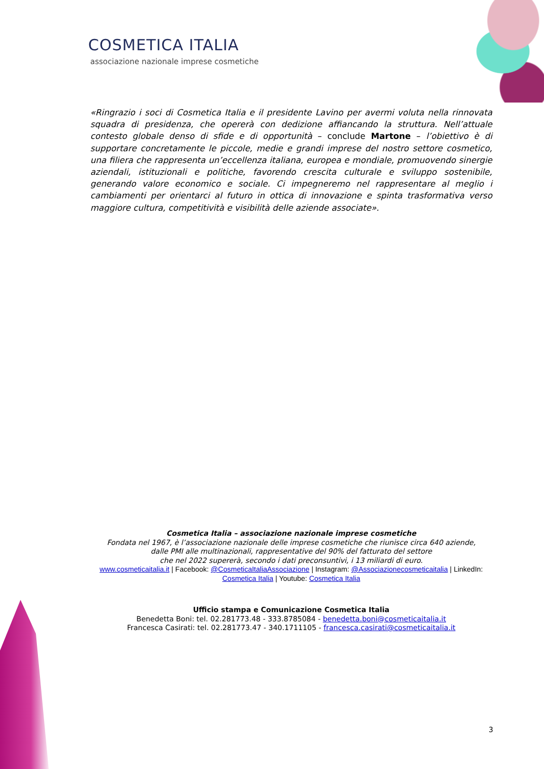COSMETICA ITALIA
associazione nazionale imprese cosmetiche
«Ringrazio i soci di Cosmetica Italia e il presidente Lavino per avermi voluta nella rinnovata squadra di presidenza, che opererà con dedizione affiancando la struttura. Nell’attuale contesto globale denso di sfide e di opportunità – conclude Martone – l’obiettivo è di supportare concretamente le piccole, medie e grandi imprese del nostro settore cosmetico, una filiera che rappresenta un’eccellenza italiana, europea e mondiale, promuovendo sinergie aziendali, istituzionali e politiche, favorendo crescita culturale e sviluppo sostenibile, generando valore economico e sociale. Ci impegneremo nel rappresentare al meglio i cambiamenti per orientarci al futuro in ottica di innovazione e spinta trasformativa verso maggiore cultura, competitività e visibilità delle aziende associate».
Cosmetica Italia – associazione nazionale imprese cosmetiche
Fondata nel 1967, è l’associazione nazionale delle imprese cosmetiche che riunisce circa 640 aziende,
dalle PMI alle multinazionali, rappresentative del 90% del fatturato del settore
che nel 2022 supererà, secondo i dati preconsuntivi, i 13 miliardi di euro.
www.cosmeticaitalia.it | Facebook: @CosmeticaItaliaAssociazione | Instagram: @Associazionecosmeticaitalia | LinkedIn: Cosmetica Italia | Youtube: Cosmetica Italia
Ufficio stampa e Comunicazione Cosmetica Italia
Benedetta Boni: tel. 02.281773.48 - 333.8785084 - benedetta.boni@cosmeticaitalia.it
Francesca Casirati: tel. 02.281773.47 - 340.1711105 - francesca.casirati@cosmeticaitalia.it
3